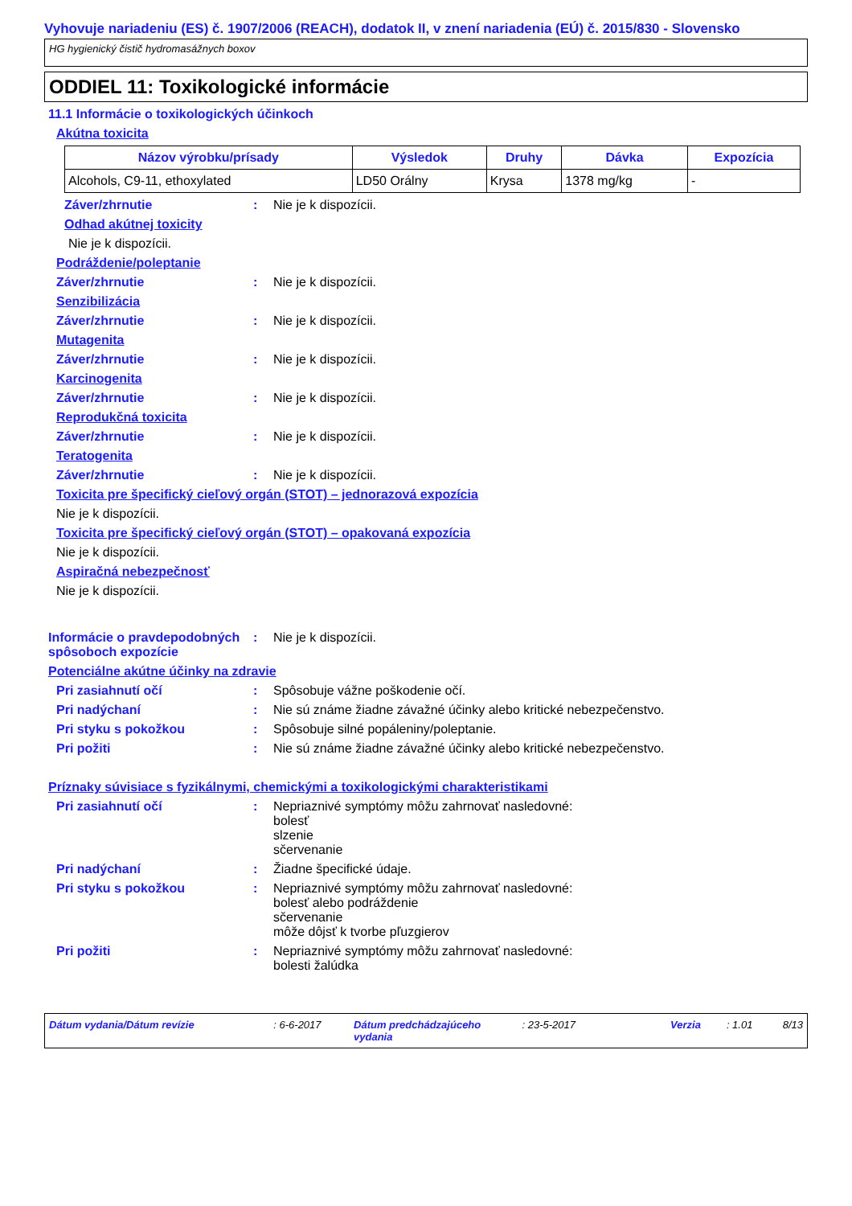Vyhovuje nariadeniu (ES) č. 1907/2006 (REACH), dodatok II, v znení nariadenia (EÚ) č. 2015/830 - Slovensko
HG hygienický čistič hydromasážnych boxov
ODDIEL 11: Toxikologické informácie
11.1 Informácie o toxikologických účinkoch
Akútna toxicita
| Názov výrobku/prísady | Výsledok | Druhy | Dávka | Expozícia |
| --- | --- | --- | --- | --- |
| Alcohols, C9-11, ethoxylated | LD50 Orálny | Krysa | 1378 mg/kg | - |
Záver/zhrnutie: Nie je k dispozícii.
Odhad akútnej toxicity
Nie je k dispozícii.
Podráždenie/poleptanie
Záver/zhrnutie: Nie je k dispozícii.
Senzibilizácia
Záver/zhrnutie: Nie je k dispozícii.
Mutagenita
Záver/zhrnutie: Nie je k dispozícii.
Karcinogenita
Záver/zhrnutie: Nie je k dispozícii.
Reprodukčná toxicita
Záver/zhrnutie: Nie je k dispozícii.
Teratogenita
Záver/zhrnutie: Nie je k dispozícii.
Toxicita pre špecifický cieľový orgán (STOT) – jednorazová expozícia
Nie je k dispozícii.
Toxicita pre špecifický cieľový orgán (STOT) – opakovaná expozícia
Nie je k dispozícii.
Aspiračná nebezpečnosť
Nie je k dispozícii.
Informácie o pravdepodobných spôsoboch expozície: Nie je k dispozícii.
Potenciálne akútne účinky na zdravie
Pri zasiahnutí očí: Spôsobuje vážne poškodenie očí.
Pri nadýchaní: Nie sú známe žiadne závažné účinky alebo kritické nebezpečenstvo.
Pri styku s pokožkou: Spôsobuje silné popáleniny/poleptanie.
Pri požiti: Nie sú známe žiadne závažné účinky alebo kritické nebezpečenstvo.
Príznaky súvisiace s fyzikálnymi, chemickými a toxikologickými charakteristikami
Pri zasiahnutí očí: Nepriaznivé symptómy môžu zahrnovať nasledovné:
bolesť
slzenie
sčervenanie
Pri nadýchaní: Žiadne špecifické údaje.
Pri styku s pokožkou: Nepriaznivé symptómy môžu zahrnovať nasledovné:
bolesť alebo podráždenie
sčervenanie
môže dôjsť k tvorbe pľuzgierov
Pri požiti: Nepriaznivé symptómy môžu zahrnovať nasledovné:
bolesti žalúdka
Dátum vydania/Dátum revízie: 6-6-2017 Dátum predchádzajúceho vydania: 23-5-2017 Verzia: 1.01 8/13